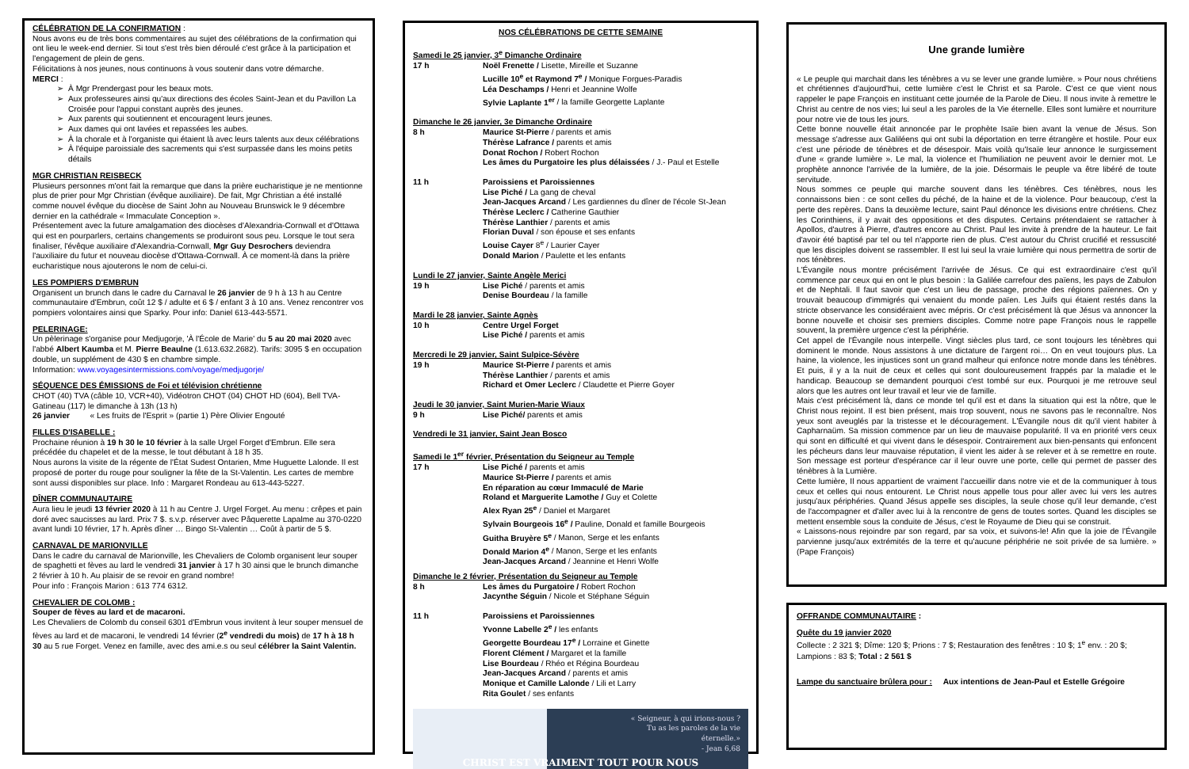CÉLÉBRATION DE LA CONFIRMATION :
Nous avons eu de très bons commentaires au sujet des célébrations de la confirmation qui ont lieu le week-end dernier. Si tout s'est très bien déroulé c'est grâce à la participation et l'engagement de plein de gens.
Félicitations à nos jeunes, nous continuons à vous soutenir dans votre démarche.
MERCI :
À Mgr Prendergast pour les beaux mots.
Aux professeures ainsi qu'aux directions des écoles Saint-Jean et du Pavillon La Croisée pour l'appui constant auprès des jeunes.
Aux parents qui soutiennent et encouragent leurs jeunes.
Aux dames qui ont lavées et repassées les aubes.
À la chorale et à l'organiste qui étaient là avec leurs talents aux deux célébrations
À l'équipe paroissiale des sacrements qui s'est surpassée dans les moins petits détails
MGR CHRISTIAN REISBECK
Plusieurs personnes m'ont fait la remarque que dans la prière eucharistique je ne mentionne plus de prier pour Mgr Christian (évêque auxiliaire). De fait, Mgr Christian a été installé comme nouvel évêque du diocèse de Saint John au Nouveau Brunswick le 9 décembre dernier en la cathédrale « Immaculate Conception ».
Présentement avec la future amalgamation des diocèses d'Alexandria-Cornwall et d'Ottawa qui est en pourparlers, certains changements se produiront sous peu. Lorsque le tout sera finaliser, l'évêque auxiliaire d'Alexandria-Cornwall, Mgr Guy Desrochers deviendra l'auxiliaire du futur et nouveau diocèse d'Ottawa-Cornwall. À ce moment-là dans la prière eucharistique nous ajouterons le nom de celui-ci.
LES POMPIERS D'EMBRUN
Organisent un brunch dans le cadre du Carnaval le 26 janvier de 9 h à 13 h au Centre communautaire d'Embrun, coût 12 $ / adulte et 6 $ / enfant 3 à 10 ans. Venez rencontrer vos pompiers volontaires ainsi que Sparky. Pour info: Daniel 613-443-5571.
PELERINAGE:
Un pèlerinage s'organise pour Medjugorje, 'À l'École de Marie' du 5 au 20 mai 2020 avec l'abbé Albert Kaumba et M. Pierre Beaulne (1.613.632.2682). Tarifs: 3095 $ en occupation double, un supplément de 430 $ en chambre simple.
Information: www.voyagesintermissions.com/voyage/medjugorje/
SÉQUENCE DES ÉMISSIONS de Foi et télévision chrétienne
CHOT (40) TVA (câble 10, VCR+40), Vidéotron CHOT (04) CHOT HD (604), Bell TVA-Gatineau (117) le dimanche à 13h (13 h)
26 janvier « Les fruits de l'Esprit » (partie 1) Père Olivier Engouté
FILLES D'ISABELLE :
Prochaine réunion à 19 h 30 le 10 février à la salle Urgel Forget d'Embrun. Elle sera précédée du chapelet et de la messe, le tout débutant à 18 h 35.
Nous aurons la visite de la régente de l'État Sudest Ontarien, Mme Huguette Lalonde. Il est proposé de porter du rouge pour souligner la fête de la St-Valentin. Les cartes de membre sont aussi disponibles sur place. Info : Margaret Rondeau au 613-443-5227.
DÎNER COMMUNAUTAIRE
Aura lieu le jeudi 13 février 2020 à 11 h au Centre J. Urgel Forget. Au menu : crêpes et pain doré avec saucisses au lard. Prix 7 $. s.v.p. réserver avec Pâquerette Lapalme au 370-0220 avant lundi 10 février, 17 h. Après dîner … Bingo St-Valentin … Coût à partir de 5 $.
CARNAVAL DE MARIONVILLE
Dans le cadre du carnaval de Marionville, les Chevaliers de Colomb organisent leur souper de spaghetti et fèves au lard le vendredi 31 janvier à 17 h 30 ainsi que le brunch dimanche 2 février à 10 h. Au plaisir de se revoir en grand nombre!
Pour info : François Marion : 613 774 6312.
CHEVALIER DE COLOMB :
Souper de fèves au lard et de macaroni.
Les Chevaliers de Colomb du conseil 6301 d'Embrun vous invitent à leur souper mensuel de fèves au lard et de macaroni, le vendredi 14 février (2<sup>e</sup> vendredi du mois) de 17 h à 18 h 30 au 5 rue Forget. Venez en famille, avec des ami.e.s ou seul célébrer la Saint Valentin.
NOS CÉLÉBRATIONS DE CETTE SEMAINE
Samedi le 25 janvier, 3<sup>e</sup> Dimanche Ordinaire
17 h Noël Frenette / Lisette, Mireille et Suzanne
Lucille 10<sup>e</sup> et Raymond 7<sup>e</sup> / Monique Forgues-Paradis
Léa Deschamps / Henri et Jeannine Wolfe
Sylvie Laplante 1<sup>er</sup> / la famille Georgette Laplante
Dimanche le 26 janvier, 3e Dimanche Ordinaire
8 h Maurice St-Pierre / parents et amis
Thérèse Lafrance / parents et amis
Donat Rochon / Robert Rochon
Les âmes du Purgatoire les plus délaissées / J.- Paul et Estelle
11 h Paroissiens et Paroissiennes
Lise Piché / La gang de cheval
Jean-Jacques Arcand / Les gardiennes du dîner de l'école St-Jean
Thérèse Leclerc / Catherine Gauthier
Thérèse Lanthier / parents et amis
Florian Duval / son épouse et ses enfants
Louise Cayer 8<sup>e</sup> / Laurier Cayer
Donald Marion / Paulette et les enfants
Lundi le 27 janvier, Sainte Angèle Merici
19 h Lise Piché / parents et amis
Denise Bourdeau / la famille
Mardi le 28 janvier, Sainte Agnès
10 h Centre Urgel Forget
Lise Piché / parents et amis
Mercredi le 29 janvier, Saint Sulpice-Sévère
19 h Maurice St-Pierre / parents et amis
Thérèse Lanthier / parents et amis
Richard et Omer Leclerc / Claudette et Pierre Goyer
Jeudi le 30 janvier, Saint Murien-Marie Wiaux
9 h Lise Piché/ parents et amis
Vendredi le 31 janvier, Saint Jean Bosco
Samedi le 1<sup>er</sup> février, Présentation du Seigneur au Temple
17 h Lise Piché / parents et amis
Maurice St-Pierre / parents et amis
En réparation au cœur Immaculé de Marie
Roland et Marguerite Lamothe / Guy et Colette
Alex Ryan 25<sup>e</sup> / Daniel et Margaret
Sylvain Bourgeois 16<sup>e</sup> / Pauline, Donald et famille Bourgeois
Guitha Bruyère 5<sup>e</sup> / Manon, Serge et les enfants
Donald Marion 4<sup>e</sup> / Manon, Serge et les enfants
Jean-Jacques Arcand / Jeannine et Henri Wolfe
Dimanche le 2 février, Présentation du Seigneur au Temple
8 h Les âmes du Purgatoire / Robert Rochon
Jacynthe Séguin / Nicole et Stéphane Séguin
11 h Paroissiens et Paroissiennes
Yvonne Labelle 2<sup>e</sup> / les enfants
Georgette Bourdeau 17<sup>e</sup> / Lorraine et Ginette
Florent Clément / Margaret et la famille
Lise Bourdeau / Rhéo et Régina Bourdeau
Jean-Jacques Arcand / parents et amis
Monique et Camille Lalonde / Lili et Larry
Rita Goulet / ses enfants
« Seigneur, à qui irions-nous ?
Tu as les paroles de la vie
éternelle.»
- Jean 6,68
CHRIST EST VRAIMENT TOUT POUR NOUS
Une grande lumière
« Le peuple qui marchait dans les ténèbres a vu se lever une grande lumière. » Pour nous chrétiens et chrétiennes d'aujourd'hui, cette lumière c'est le Christ et sa Parole. C'est ce que vient nous rappeler le pape François en instituant cette journée de la Parole de Dieu. Il nous invite à remettre le Christ au centre de nos vies; lui seul a les paroles de la Vie éternelle. Elles sont lumière et nourriture pour notre vie de tous les jours.
Cette bonne nouvelle était annoncée par le prophète Isaïe bien avant la venue de Jésus. Son message s'adresse aux Galiléens qui ont subi la déportation en terre étrangère et hostile. Pour eux c'est une période de ténèbres et de désespoir. Mais voilà qu'Isaïe leur annonce le surgissement d'une « grande lumière ». Le mal, la violence et l'humiliation ne peuvent avoir le dernier mot. Le prophète annonce l'arrivée de la lumière, de la joie. Désormais le peuple va être libéré de toute servitude.
Nous sommes ce peuple qui marche souvent dans les ténèbres. Ces ténèbres, nous les connaissons bien : ce sont celles du péché, de la haine et de la violence. Pour beaucoup, c'est la perte des repères. Dans la deuxième lecture, saint Paul dénonce les divisions entre chrétiens. Chez les Corinthiens, il y avait des oppositions et des disputes. Certains prétendaient se rattacher à Apollos, d'autres à Pierre, d'autres encore au Christ. Paul les invite à prendre de la hauteur. Le fait d'avoir été baptisé par tel ou tel n'apporte rien de plus. C'est autour du Christ crucifié et ressuscité que les disciples doivent se rassembler. Il est lui seul la vraie lumière qui nous permettra de sortir de nos ténèbres.
L'Évangile nous montre précisément l'arrivée de Jésus. Ce qui est extraordinaire c'est qu'il commence par ceux qui en ont le plus besoin : la Galilée carrefour des païens, les pays de Zabulon et de Nephtali. Il faut savoir que c'est un lieu de passage, proche des régions païennes. On y trouvait beaucoup d'immigrés qui venaient du monde païen. Les Juifs qui étaient restés dans la stricte observance les considéraient avec mépris. Or c'est précisément là que Jésus va annoncer la bonne nouvelle et choisir ses premiers disciples. Comme notre pape François nous le rappelle souvent, la première urgence c'est la périphérie.
Cet appel de l'Évangile nous interpelle. Vingt siècles plus tard, ce sont toujours les ténèbres qui dominent le monde. Nous assistons à une dictature de l'argent roi… On en veut toujours plus. La haine, la violence, les injustices sont un grand malheur qui enfonce notre monde dans les ténèbres. Et puis, il y a la nuit de ceux et celles qui sont douloureusement frappés par la maladie et le handicap. Beaucoup se demandent pourquoi c'est tombé sur eux. Pourquoi je me retrouve seul alors que les autres ont leur travail et leur vie de famille.
Mais c'est précisément là, dans ce monde tel qu'il est et dans la situation qui est la nôtre, que le Christ nous rejoint. Il est bien présent, mais trop souvent, nous ne savons pas le reconnaître. Nos yeux sont aveuglés par la tristesse et le découragement. L'Évangile nous dit qu'il vient habiter à Capharnaüm. Sa mission commence par un lieu de mauvaise popularité. Il va en priorité vers ceux qui sont en difficulté et qui vivent dans le désespoir. Contrairement aux bien-pensants qui enfoncent les pécheurs dans leur mauvaise réputation, il vient les aider à se relever et à se remettre en route. Son message est porteur d'espérance car il leur ouvre une porte, celle qui permet de passer des ténèbres à la Lumière.
Cette lumière, Il nous appartient de vraiment l'accueillir dans notre vie et de la communiquer à tous ceux et celles qui nous entourent. Le Christ nous appelle tous pour aller avec lui vers les autres jusqu'aux périphéries. Quand Jésus appelle ses disciples, la seule chose qu'il leur demande, c'est de l'accompagner et d'aller avec lui à la rencontre de gens de toutes sortes. Quand les disciples se mettent ensemble sous la conduite de Jésus, c'est le Royaume de Dieu qui se construit.
« Laissons-nous rejoindre par son regard, par sa voix, et suivons-le! Afin que la joie de l'Évangile parvienne jusqu'aux extrémités de la terre et qu'aucune périphérie ne soit privée de sa lumière. » (Pape François)
OFFRANDE COMMUNAUTAIRE :
Quête du 19 janvier 2020
Collecte : 2 321 $; Dîme: 120 $; Prions : 7 $; Restauration des fenêtres : 10 $; 1<sup>e</sup> env. : 20 $; Lampions : 83 $; Total : 2 561 $
Lampe du sanctuaire brûlera pour : Aux intentions de Jean-Paul et Estelle Grégoire